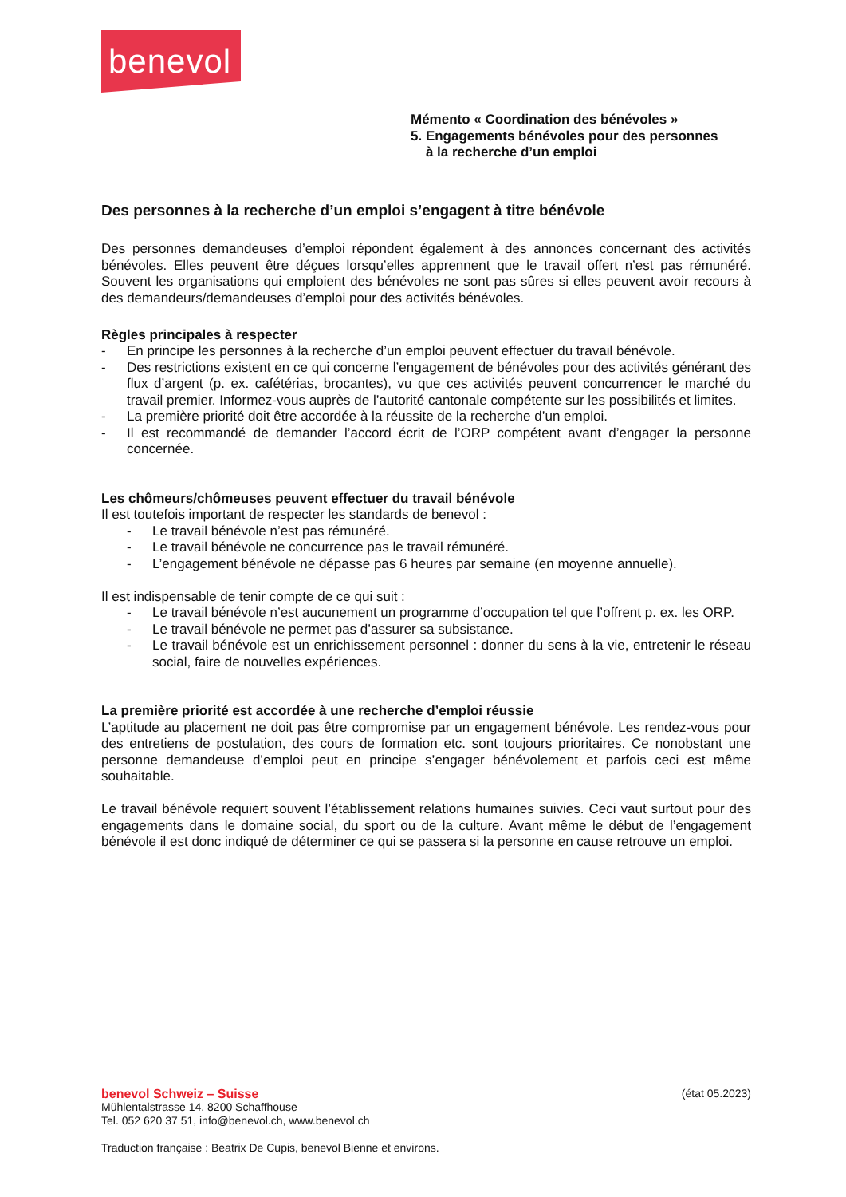benevol
Mémento « Coordination des bénévoles »
5. Engagements bénévoles pour des personnes
à la recherche d’un emploi
Des personnes à la recherche d’un emploi s’engagent à titre bénévole
Des personnes demandeuses d’emploi répondent également à des annonces concernant des activités bénévoles. Elles peuvent être déçues lorsqu’elles apprennent que le travail offert n’est pas rémunéré. Souvent les organisations qui emploient des bénévoles ne sont pas sûres si elles peuvent avoir recours à des demandeurs/demandeuses d’emploi pour des activités bénévoles.
Règles principales à respecter
- En principe les personnes à la recherche d’un emploi peuvent effectuer du travail bénévole.
- Des restrictions existent en ce qui concerne l’engagement de bénévoles pour des activités générant des flux d’argent (p. ex. cafétérias, brocantes), vu que ces activités peuvent concurrencer le marché du travail premier. Informez-vous auprès de l’autorité cantonale compétente sur les possibilités et limites.
- La première priorité doit être accordée à la réussite de la recherche d’un emploi.
- Il est recommandé de demander l’accord écrit de l’ORP compétent avant d’engager la personne concernée.
Les chômeurs/chômeuses peuvent effectuer du travail bénévole
Il est toutefois important de respecter les standards de benevol :
- Le travail bénévole n’est pas rémunéré.
- Le travail bénévole ne concurrence pas le travail rémunéré.
- L’engagement bénévole ne dépasse pas 6 heures par semaine (en moyenne annuelle).
Il est indispensable de tenir compte de ce qui suit :
- Le travail bénévole n’est aucunement un programme d’occupation tel que l’offrent p. ex. les ORP.
- Le travail bénévole ne permet pas d’assurer sa subsistance.
- Le travail bénévole est un enrichissement personnel : donner du sens à la vie, entretenir le réseau social, faire de nouvelles expériences.
La première priorité est accordée à une recherche d’emploi réussie
L’aptitude au placement ne doit pas être compromise par un engagement bénévole. Les rendez-vous pour des entretiens de postulation, des cours de formation etc. sont toujours prioritaires. Ce nonobstant une personne demandeuse d’emploi peut en principe s’engager bénévolement et parfois ceci est même souhaitable.
Le travail bénévole requiert souvent l’établissement relations humaines suivies. Ceci vaut surtout pour des engagements dans le domaine social, du sport ou de la culture. Avant même le début de l’engagement bénévole il est donc indiqué de déterminer ce qui se passera si la personne en cause retrouve un emploi.
benevol Schweiz – Suisse (état 05.2023)
Mühlentalstrasse 14, 8200 Schaffhouse
Tel. 052 620 37 51, info@benevol.ch, www.benevol.ch
Traduction française : Beatrix De Cupis, benevol Bienne et environs.